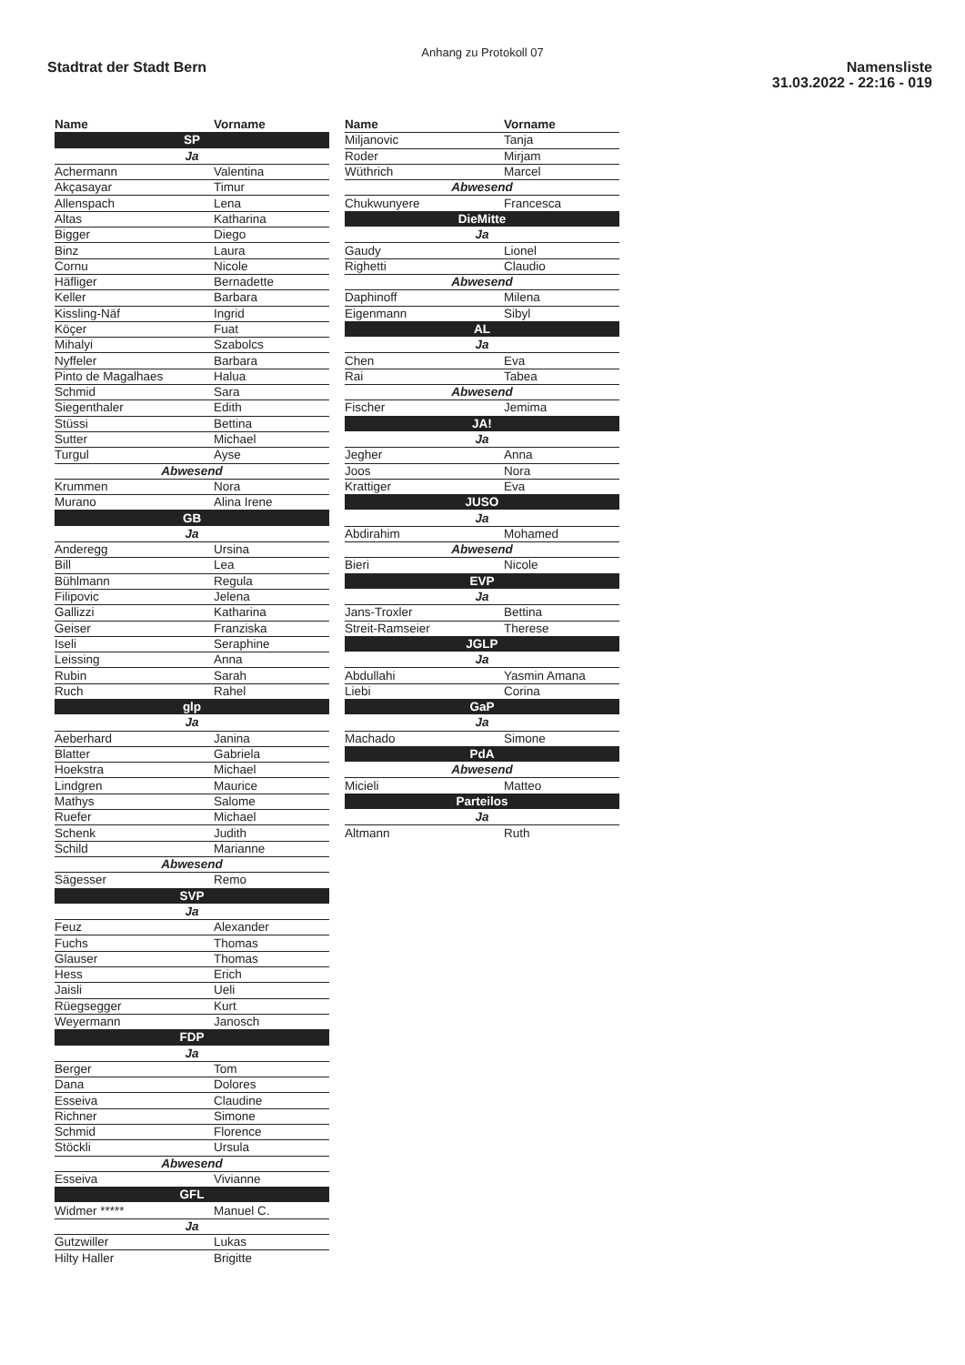Anhang zu Protokoll 07
Stadtrat der Stadt Bern
Namensliste
31.03.2022 - 22:16 - 019
| Name | Vorname |
| --- | --- |
| SP | |
| Ja | |
| Achermann | Valentina |
| Akçasayar | Timur |
| Allenspach | Lena |
| Altas | Katharina |
| Bigger | Diego |
| Binz | Laura |
| Cornu | Nicole |
| Häfliger | Bernadette |
| Keller | Barbara |
| Kissling-Näf | Ingrid |
| Köçer | Fuat |
| Mihalyi | Szabolcs |
| Nyffeler | Barbara |
| Pinto de Magalhaes | Halua |
| Schmid | Sara |
| Siegenthaler | Edith |
| Stüssi | Bettina |
| Sutter | Michael |
| Turgul | Ayse |
| Abwesend | |
| Krummen | Nora |
| Murano | Alina Irene |
| GB | |
| Ja | |
| Anderegg | Ursina |
| Bill | Lea |
| Bühlmann | Regula |
| Filipovic | Jelena |
| Gallizzi | Katharina |
| Geiser | Franziska |
| Iseli | Seraphine |
| Leissing | Anna |
| Rubin | Sarah |
| Ruch | Rahel |
| glp | |
| Ja | |
| Aeberhard | Janina |
| Blatter | Gabriela |
| Hoekstra | Michael |
| Lindgren | Maurice |
| Mathys | Salome |
| Ruefer | Michael |
| Schenk | Judith |
| Schild | Marianne |
| Abwesend | |
| Sägesser | Remo |
| SVP | |
| Ja | |
| Feuz | Alexander |
| Fuchs | Thomas |
| Glauser | Thomas |
| Hess | Erich |
| Jaisli | Ueli |
| Rüegsegger | Kurt |
| Weyermann | Janosch |
| FDP | |
| Ja | |
| Berger | Tom |
| Dana | Dolores |
| Esseiva | Claudine |
| Richner | Simone |
| Schmid | Florence |
| Stöckli | Ursula |
| Abwesend | |
| Esseiva | Vivianne |
| GFL | |
| Widmer ***** | Manuel C. |
| Ja | |
| Gutzwiller | Lukas |
| Hilty Haller | Brigitte |
| Name | Vorname |
| --- | --- |
| Miljanovic | Tanja |
| Roder | Mirjam |
| Wüthrich | Marcel |
| Abwesend | |
| Chukwunyere | Francesca |
| DieMitte | |
| Ja | |
| Gaudy | Lionel |
| Righetti | Claudio |
| Abwesend | |
| Daphinoff | Milena |
| Eigenmann | Sibyl |
| AL | |
| Ja | |
| Chen | Eva |
| Rai | Tabea |
| Abwesend | |
| Fischer | Jemima |
| JA! | |
| Ja | |
| Jegher | Anna |
| Joos | Nora |
| Krattiger | Eva |
| JUSO | |
| Ja | |
| Abdirahim | Mohamed |
| Abwesend | |
| Bieri | Nicole |
| EVP | |
| Ja | |
| Jans-Troxler | Bettina |
| Streit-Ramseier | Therese |
| JGLP | |
| Ja | |
| Abdullahi | Yasmin Amana |
| Liebi | Corina |
| GaP | |
| Ja | |
| Machado | Simone |
| PdA | |
| Abwesend | |
| Micieli | Matteo |
| Parteilos | |
| Ja | |
| Altmann | Ruth |